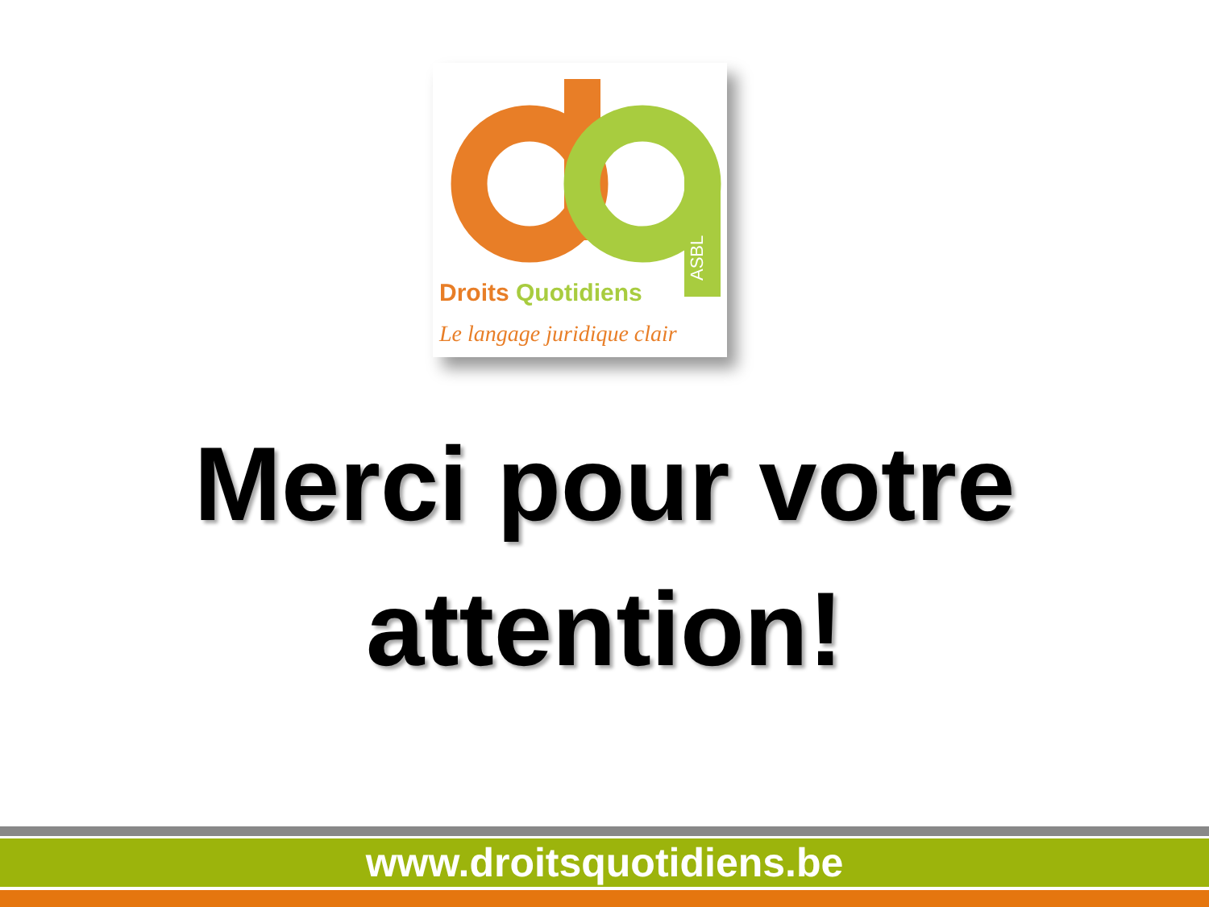ASBL
Droits Quotidiens
Le langage juridique clair
Merci pour votre
attention!
www.droitsquotidiens.be